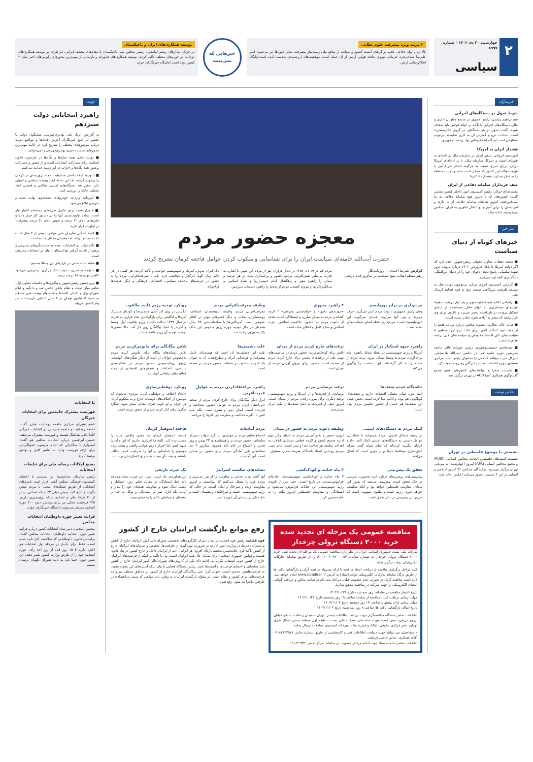۲
چهارشنبه ۲۰ دی ۱۴۰۲ – شماره ۸۹۹۷
سیاسی
۳ مزیت ویژه پیشرفت علوم نظامی
بالا بردن توان دفاعی علاوه بر ارتقای امنیت کشور و صیانت از منافع ملی زمینه‌ساز پیشرفت سایر حوزه‌ها نیز می‌شود. امیر علیرضا صباحی‌فرد، فرمانده نیروی پدافند هوایی ارتش از آن جمله است. موفقیت‌های ارزشمندی به‌دست آمده است./پایگاه اطلاع‌رسانی ارتش
خبرهایی که نمی‌بینید
توسعه همکاری‌های ایران و تاجیکستان
در جریان دیدارهای رستم امامعلی، رئیس مجلس ملی تاجیکستان با مقام‌های مختلف ایرانی، دو طرف بر توسعه همکاری‌های دوجانبه در حوزه‌های مختلف تأکید کردند. توسعه همکاری‌های فناورانه و پارلمانی از مهم‌ترین محورهای رایزنی‌های اخیر میان ۲ کشور بوده است./باشگاه خبرنگاران جوان
خبرسازان
شرط تحول در دستگاه‌های اجرایی
سیدابراهیم رئیسی، رئیس جمهور در مجمع معاونان اداری و مالی دستگاه‌های اجرایی با تأکید بر اینکه قوانین باید شفاف شوند، گفت: تحول در هر دستگاهی در گروی «کارسنجی» است. شناخت نیرو و گماردن آن به کاری شایسته، برعهده مسئولان است./پایگاه اطلاع‌رسانی نهاد ریاست‌جمهوری
هشدار ایران به آمریکا
امیرسعید ایروانی، سفیر ایران در سازمان ملل در نامه‌ای به شورای امنیت و دبیرکل سازمان ملل، با رد ادعاهای آمریکا درباره دریای سرخ، نسبت به هرگونه اقدام تحریک‌آمیز یا غیرمسئولانه این کشور که ممکن است صلح و امنیت منطقه را به خطر بیندازد، هشدار داد./ایرنا
صف خریداران سامانه دفاعی از ایران
محمدصالح جوکار، رئیس کمیسیون امور داخلی کشور مجلس گفت: کشورهای که تا دیروز هیچ سامانه دفاعی به ما نمی‌فروختند، امروز تقاضای سامانه دفاعی از ما دارند و افرادشان را برای آموزش و انتقال فناوری به ایران اسلامی می‌فرستند./خانه ملت
تیتر خبر
خبرهای کوتاه از دنیای سیاست
■ محمد دهقان، معاون حقوقی رئیس‌جمهور اعلام کرد که اگر دولت آمریکا تا پایان فروردین ۱۴۰۳ درباره پرونده ترور شهید سلیمانی پاسخ ندهد، دعوای خود را در دیوان بین‌المللی دادگستری لاهه ثبت می‌کنیم.
■ گزارش کمیسیون انرژی درباره بی‌توجهی دولت قبل به توسعه ظرفیت نیروگاهی صنعت برق به قوه قضاییه ارسال شد.
■ براساس اعلام قوه قضاییه متهم ردیف اول پرونده سقوط هواپیمای مسافربری به اتهام «قتل شبه‌عمد» از ابتدای تشکیل پرونده در بازداشت به‌سر می‌برد و تاکنون برای وی قرار وثیقه که منجر به آزادی شود، صادر نشده است.
■ هیأت عالی نظارت، مصوبه مجلس درباره برنامه هفتم را از حیث نبود احکام کافی برای ثبات نرخ ارز، منطبق با سیاست‌های کلی اقتصاد مقاومتی و سیاست‌های کلی برنامه هفتم ندانست.
■ سیدهاشم حسینی‌بوشهری، رئیس شورای عالی جامعه مدرسین حوزه علمیه قم، در حکمی اسدالله بادامچیان، دبیرکل حزب مؤتلفه اسلامی را به‌عنوان رئیس ستاد مرکزی ششمین دوره انتخابات مجلس خبرگان رهبری منصوب کرد.
■ نشست سفرا و دیپلمات‌های کشورهای عضو مجمع گفت‌وگوی همکاری آسیا ACD در تهران برگزار شد.
عکس نوشت
نشستی با موضوع فلسطین در تهران
نشست کمیته‌های فلسطین اتحادیه مجالس اسلامی (PUIC) و مجمع مجالس آسیایی (APA) امروز (چهارشنبه) به میزبانی تهران برگزار می‌شود. نمایندگان مجالس ۲۶ کشور اسلامی و آسیایی در این ۲ نشست حضور می‌یابند./عکس: خانه ملت
معجزه حضور مردم
حضرت آیت‌الله خامنه‌ای سیاست ایران را برای شناسایی و منکوب کردن عوامل فاجعه کرمان تشریح کردند
گزارش علیرضا احمدی — روزنامه‌نگار
رهبر معظم انقلاب صبح سه‌شنبه در سالروز قیام تاریخی
مردم قم در ۱۹ دی ۱۳۵۶ در دیدار هزاران نفر از مردم این شهر، با اشاره به قدرت بی‌نظیر نقش‌آفرینی مردم، حضور و پرچمداری ملت در هر عرصه و میدان را راهبرد مؤثر و راهگشای امام خمینی(ره) و نظام اسلامی و بی‌انگیزه‌کردن و بیرون کشیدن مردم از صحنه را راهبرد دشمنان سرزمین
پاک ایران به‌ویژه آمریکا و صهیونیسم خواندند و تأکید کردند: هر کسی در هر جایی زبان گویا، اثرگذار و مخاطب دارد، باید با معرفت‌افزایی، مردم را به حضور در عرصه‌های مختلف سیاسی، اقتصادی، فرهنگی و دیگر عرصه‌ها فراخواند.
مردم‌داری در برابر پوپولیسم
وقتی رئیس جمهوری با توده مردم انس می‌گیرد، حرف می‌زند و بین آنها می‌رود، عده‌ای می‌گویند این «پوپولیسم» است. مردم‌داری نقطه اصلی سیاست‌های نظام است.
۲ راهبرد محوری
«جهت‌دهی دقیق» و «توانبخشی معرفتی» ۲ لازمه کشاندن مردم به میدان مبارزه و ایستادگی است. هدف از دعوت مردم به حضور، حاکمیت اسلامی، عزت اسلامی و صلاح کامل و اعتلای ملت است.
وظیفه معرفت‌افزایی مردم
معرفت‌افزایی مردم، وظیفه اندیشمندان، استادان، روشنفکران، طلاب و دیگر قشرهای مؤثر در افکار عمومی است. آمریکایی‌ها با ساده‌اندیشی ۴۵ سال همچنان در حال توجیه چهره رژیم منحوس این خاک پاک به بیرون رانده شد.
رویکرد توجیه رژیم فاسد طاغوت
انگلیس در روی کار آمدن محمدرضا و کودتای مشترک آمریکا و انگلیس برای بازگرداندن شاه فراری به قدرت در سال ۱۳۳۲ دخالت داشت. رژیم طاغوت اول، وسط و آخرش با کمک بیگانگان روی کار آمد. حالا بعضی‌ها درصدد توجیه آن رژیم فاسد هستند.
راهبرد جبهه استکبار در ایران
آمریکا و رژیم صهیونیستی در نقطه مقابل راهبرد امام برای آوردن مردم به وسط میدان، بیرون بردن مردم از صحنه را به کار گرفته‌اند. این سیاست را پیگیری می‌کنند.
ترفندهای خارج کردن مردم از میدان
تلاش برای کوچک‌شمردن حضور مردم در مناسبت‌های مهم، یکی از ترفندهای دشمن برای خارج کردن مردم از صحنه است. دشمن برای بیرون آوردن مردم از میدان است.
علت دشمنی‌ها
علت این دشمنی‌ها آن است که فهمیده‌اند عامل پیشرفت و عزت‌یابی ایران و مطرح‌شدن آن به عنوان یک قدرت شاخص در منطقه، حضور مردم در صحنه است.
تلاش بیگانگان برای مأیوس‌کردن مردم
تلاش رسانه‌های بیگانه برای مأیوس کردن مردم به‌خصوص جوانان از آینده از دیگر شگردهای آنهاست. ترویج بی‌فایده‌بودن حضور مردم در فعالیت‌های سیاسی، انتخابات و سختی‌های اقتصادی از جمله فعالیت‌های تبلیغاتی آنهاست.
خاستگاه عمده ضعف‌ها
البته بدون شک، مشکل اقتصادی داریم و ضعف‌های گوناگونی هم بوده و ادامه پیدا کرده است. بخش عمده این ضعف‌ها هم ناشی از حضور نداشتن مردم بوده است.
ترفند ترساندن مردم
ترساندن از قدرت‌ها و از آمریکا و رژیم صهیونیستی، ترفند دیگری برای بیرون راندن مردم از میدان است. امروز خیلی از قدرت‌ها به دلیل ضعف‌ها از ملت ایران می‌ترسند.
راهبرد بی‌اعتقادکردن مردم به عوامل قدرت‌آفرین
ابزار دیگر بیگانگان برای خارج کردن مردم از صحنه «بی‌اعتقاد کردن مردم به عوامل حضور، شجاعت و قدرت» است. ایمان دینی و تشرع است، بلکه عده کمی با انگیزه مخالفت و معارضه این کارها را می‌کنند.
رویکرد دوقطبی‌سازی
«ایجاد اختلاف و دوقطبی کردن مردم» به‌نحوی که موضوع از اختلاف‌های دوستانه خارج و به محکوم کردن هر حرف و لو خوب طرف مقابل منجر شود، شگرد دیگری برای کنار کردن مردم از حضور مردم است.
کمک مردم به دستگاه‌های امنیتی
در زمینه مسائل امنیتی، مردم می‌توانند با شناسایی عوامل دشمن به دستگاه‌های امنیتی کمک کنند. حادثه کرمان پیگیری کرده‌اند که شاید بتوان گفت میزان خنثی‌سازی توطئه‌ها ده‌ها برابر چیزی است که اتفاق می‌افتد.
وظیفه دعوت مردم به حضور در میدان
ترویج حضور و نقش‌آفرینی مردم به عنوان رکن مهم اداره صحیح کشور و لازمه قطعی دستیابی انقلاب به اهداف، وظیفه هر صاحب صدا و منبر است: عالم دینی، مرجع، روحانی، استاد دانشگاه، هنرمند، مدیر، مسئول.
مردم آماده‌اند
اجتماع عظیم مردم در چهارمین سالگرد شهادت سردار سلیمانی، حضور مردم در راهپیمایی‌های ۲۲ بهمن و روز قدس و اجتماع در ایام الله همچون سالروز ۹ دی نشانه‌های بارز آمادگی مردم برای حضور در میدان است. آنها آماده‌اند.
فاجعه اندوهبار کرمان
فاجعه اندوهبار کرمان به معنی واقعی ملت را مصیبت‌زده کرد. البته ما اصراری نداریم که این و آن را متهم کنیم، اما اصرار داریم عوامل واقعی و پشت پرده موضوع را شناسایی و آنها را سرکوب کنیم. دخالت داشتند و پشت آن بودند، به سزای اعمال‌شان برسانند.
تحقق یک پیش‌بینی
پیش‌بینی‌های روشن‌بینان درباره غزه به‌صورت تدریجی در حال تحقق است. پیش‌بینی می‌شد که پیروز این میدان، مقاومت فلسطین خواهد بود و آنکه شکست خواهد خورد، رژیم خبیث و ملعون صهیونی است که امروز این پیش‌بینی در حال تحقق است.
۳ ماه جنایت و کودک‌کشی
۳ ماه جنایت و کودک‌کشی صهیونیست‌ها، حادثه‌ای فراموش‌نشدنی در تاریخ است. حتی پس از نابودی رژیم صهیونیستی این جنایات فراموش نمی‌شود و ایستادگی و مقاومت فلسطین امروز ملت را به عقب‌نشینی کرد.
نشانه‌های شکست اسرائیل
آنها گفته بودند حماس و مقاومت را از بین می‌بریم و مردم غزه را منتقل می‌کنیم که نتوانستند و امروز مقاومت، زنده و سرحال و آماده است. در حالی که رژیم صهیونیستی خسته و سرافکنده و پشیمان است و داغ باطل بر پیشانی آن خورده است.
یک عبرت تاریخی
این هماوردی، یک عبرت است. این عبرت نشان می‌دهد باید خط ایستادگی در مقابل ظلم، زور، استکبار و غصب دنبال شود و مقاومت همچنان خود را بیدار و آماده نگه دارد. صبر و ایستادگی و توکل به خدا بر دشمنان و شیاطین عالم را به چشم ببینند.
مناقصه عمومی یک مرحله ای تجدید شده
خرید ۲۰۰۰ دستگاه ترولی چرخدار
شرکت ملی پست جمهوری اسلامی ایران در نظر دارد مناقصه عمومی یک مرحله ای تجدید شده خرید ۲۰۰۰ دستگاه ترولی چرخدار به شماره سامانه ۲۰۰۲۰۰۳۰۶۷۰۰۰۰۵۴، را از طریق سامانه تدارکات الکترونیکی دولت برگزار نماید.
کلیه مراحل برگزاری مناقصه از دریافت اسناد مناقصه تا ارائه پیشنهاد مناقصه گران و بازگشایی پاکت ها از طریق درگاه سامانه تدارکات الکترونیکی دولت (ستاد) به آدرس www.setadiran.ir انجام خواهد شد. لازم است مناقصه گران در صورت عدم عضویت قبلی، مراحل ثبت نام در سایت مذکور و دریافت گواهی امضای الکترونیکی را جهت شرکت در مناقصه محقق سازند.
تاریخ انتشار مناقصه در سامانه: روز سه شنبه تاریخ ۱۴۰۲/۱۰/۱۹
مهلت زمانی دریافت اسناد مناقصه از سایت: ساعت ۱۹ روز پنجشنبه تاریخ ۱۴۰۲/۱۰/۲۱
مهلت زمانی ارائه پیشنهاد: ساعت ۱۷ روز دوشنبه تاریخ ۱۴۰۲/۱۱/۰۲
تاریخ امکان بازگشایی پاکت ها: ساعت ۸ روز سه شنبه تاریخ ۱۴۰۲/۱۱/۰۳
اطلاعات تماس دستگاه مناقصه‌گزار جهت دریافت اطلاعات بیشتر: تهران – میدان رسالت- ابتدای خیابان نیروی دریایی- نبش کوچه سهند- ساختمان شرکت ملی پست - طبقه اول منطقه پستی شمال شرق تهران- دفتر مرکزی حقوقی، املاک و قراردادها – دبیرخانه کمیسیون معاملات ارسال نمایند.
• متقاضیان می توانند جهت دریافت اطلاعات فنی و کارشناسی از طریق شماره تماس ۰۹۱۸۷۱۲۲۵۷۶ آقای عسکری، تماس حاصل فرمایند.
اطلاعات تماس سامانه ستاد جهت انجام مراحل عضویت در سامانه: مرکز تماس: ۴۱۹۳۴-۰۲۱
رفع موانع بازگشت ایرانیان خارج از کشور
قوه قضاییه رئیس قوه قضاییه در دیدار دبیران کارگروه‌های تخصصی شورای‌عالی امور ایرانیان خارج از کشور و مدیران ذی‌ربط در وزارت امور خارجه بر ضرورت بهره‌گیری از ظرفیت‌ها، تخصص و سرمایه‌های ایرانیان خارج از کشور تأکید کرد. غلامحسین محسنی‌اژه‌ای افزود: هر ایرانی، اعم از ایرانیان داخل و خارج کشور در پناه قانون هستند و قوانین جمهوری اسلامی ایران شامل حال همه ایرانیان است. وی با تأکید بر اینکه از فرصت‌های ایرانیان خارج از کشور خوب استفاده نکرده‌ایم، ادامه داد: یکی از کارویژه‌های شورای‌عالی امور ایرانیان خارج از کشور باید شناسایی و احصای فرصت‌ها و آسیب‌ها باشد. رئیس دستگاه قضایی با بیان اینکه آسیب‌های این مقوله نسبت به فرصت‌هایش، محدود است، عنوان کرد: حتی پراکندگی ایرانیان خارج از کشور در مناطق مختلف نیز واجد فرصت‌هایی برای کشور و نظام است. در مقوله بازگشت ایرانیان به وطن، باید موانعی که سبب بی‌اعتمادی در طرفین ماجرا می‌شود، رفع شود.
دولت
راهبرد انتخاباتی دولت سیزدهم
به گزارش ایرنا، علی بهادری‌جهرمی، سخنگوی دولت با حضور در جمع خبرنگاران آخرین اقدام‌ها و مواضع دولت درباره موضوع‌های مختلف را تشریح کرد. در ادامه مهم‌ترین محورهای نشست خبری بهادری‌جهرمی را می‌خوانید.
■ دولت حامی همه جناح‌ها و نگاه‌ها در چارچوب قانون اساسی برای مشارکت انتخاباتی است و از حضور و مشارکت پرشور همه نگاه‌ها و احزاب در این زمینه حمایت می‌کنیم.
■ با وجود اینکه داعش مسئولیت حمله تروریستی در کرمان را برعهده گرفته، اما این حادثه ابعاد پیچیده سیاسی و امنیتی دارد. مقرر شد دستگاه‌های امنیتی، نظامی و قضایی ابعاد مختلف حادثه را بررسی کنند.
■ آیین‌نامه واردات خودروهای دست‌دوم، نهایی شده و به‌زودی ابلاغ می‌شود.
■ ۷ هزار همت برای تکمیل طرح‌های نیمه‌تمام اعتبار نیاز است. دولت اولویت‌بندی آنها را در دستور کار قرار داده و طرح‌های بالای ۷۰ درصد و سپس بالای ۵۰ درصد پیشرفت، در اولویت قرار دارند.
■ لایحه تشکیل سازمان ملی مهاجرت بیش از ۲ سال است که به مجلس رفته، اما همچنان معطل مانده است.
■ نگاه دولت در انتصابات، توجه به شایستگی‌های مدیریتی و پرهیز از نادیده گرفتن توانایی‌های بانوان در انتصابات مدیریتی است.
■ شاهد ثبات نسبی در بازارهای ارز و طلا هستیم.
■ با توجه به مدیریت خوب بانک مرکزی، پیش‌بینی می‌شود کاهش تورم به ۱۵ درصد برسد.
■ پیرو دستور رئیس‌جمهور و پیگیری‌ها و جلسات معاون اول، تفاهم میان دولت و نظام بانکی حاصل شد و با تأیید و ابلاغ شورای پول و اعتبار، اقساط ماهانه وام نهضت ملی مسکن به حدود ۵ میلیون تومان در ۲ سال ابتدایی بازپرداخت این وام کاهش می‌یابد.
تا انتخابات
فهرست مشترک جامعتین برای انتخابات خبرگان
عضو شورای مرکزی جامعه روحانیت مبارز گفت: جامعه روحانیت و جامعه مدرسین در انتخابات خبرگان کاملا باهم هماهنگ هستند و فهرست مشترک می‌دهند. حسین ابراهیمی درباره انتخابات مجلس هم گفت: امیدوارم با مذاکراتی که انجام می‌شود، اصولگرایان برای ارائه فهرست واحد به تفاهم کامل و توافق برسند./ایرنا
بسیج امکانات رسانه ملی برای تبلیغات انتخابات
رئیس سازمان صداوسیما در نشستی با اعضای کمیسیون فرهنگی مجلس گفت: قرار است نامزدهای انتخاباتی از طریق شبکه‌های محلی با مردم سخن بگویند و تبلیغ کنند. پیمان جبلی ۳۳ شبکه استانی، بیش از ۲۰ شبکه ملی و تعدادی شبکه برون‌مرزی داریم. ۲۴۵ فرستنده محلی نیز برای پوشش حدود ۲۰۰ حوزه انتخابیه مستقر می‌شوند./باشگاه خبرنگاران جوان
فرایند تغییر حوزه داوطلبان انتخابات مجلس
محسن اسلامی، دبیر ستاد انتخابات کشور درباره فرایند تغییر حوزه انتخابیه داوطلبان انتخابات مجلس گفت: براساس قانون، داوطلبانی که صلاحیت آنان تأیید شده است، فقط برای یک‌بار در مرحله اول انتخابات هم اجازه دارند تا ۱۵ روز قبل از روز اخذ رأی، حوزه انتخابیه خود را از طریق وزارت کشور تغییر دهند. این تغییر حوزه حتما باید به تأیید شورای نگهبان برسد./تسنیم